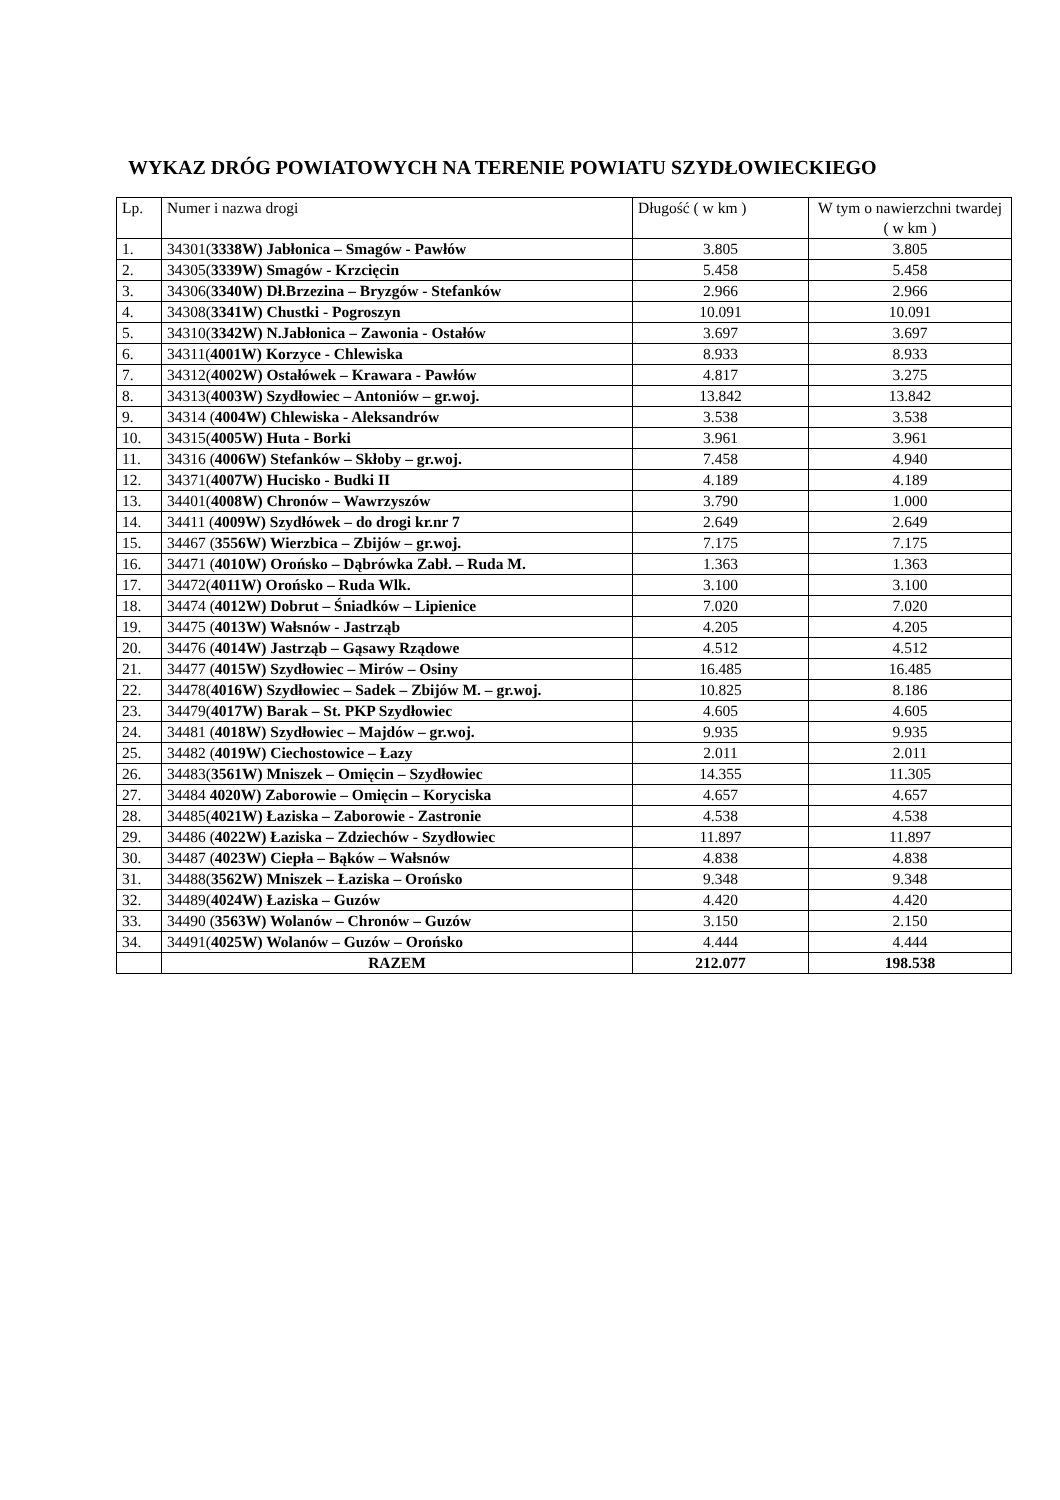WYKAZ DRÓG POWIATOWYCH NA TERENIE POWIATU SZYDŁOWIECKIEGO
| Lp. | Numer i nazwa drogi | Długość ( w km ) | W tym o nawierzchni twardej ( w km ) |
| --- | --- | --- | --- |
| 1. | 34301( 3338W) Jabłonica – Smagów - Pawłów | 3.805 | 3.805 |
| 2. | 34305( 3339W) Smagów - Krzcięcin | 5.458 | 5.458 |
| 3. | 34306( 3340W) Dł.Brzezina – Bryzgów - Stefanków | 2.966 | 2.966 |
| 4. | 34308( 3341W) Chustki - Pogroszyn | 10.091 | 10.091 |
| 5. | 34310( 3342W) N.Jabłonica – Zawonia - Ostałów | 3.697 | 3.697 |
| 6. | 34311( 4001W) Korzyce - Chlewiska | 8.933 | 8.933 |
| 7. | 34312( 4002W) Ostałówek – Krawara - Pawłów | 4.817 | 3.275 |
| 8. | 34313( 4003W) Szydłowiec – Antoniów – gr.woj. | 13.842 | 13.842 |
| 9. | 34314 ( 4004W) Chlewiska - Aleksandrów | 3.538 | 3.538 |
| 10. | 34315( 4005W) Huta - Borki | 3.961 | 3.961 |
| 11. | 34316 ( 4006W) Stefanków – Skłoby – gr.woj. | 7.458 | 4.940 |
| 12. | 34371( 4007W) Hucisko - Budki II | 4.189 | 4.189 |
| 13. | 34401( 4008W) Chronów – Wawrzyszów | 3.790 | 1.000 |
| 14. | 34411 ( 4009W) Szydłówek – do drogi kr.nr 7 | 2.649 | 2.649 |
| 15. | 34467 ( 3556W) Wierzbica – Zbijów – gr.woj. | 7.175 | 7.175 |
| 16. | 34471 ( 4010W) Orońsko – Dąbrówka Zabł. – Ruda M. | 1.363 | 1.363 |
| 17. | 34472( 4011W) Orońsko – Ruda Wlk. | 3.100 | 3.100 |
| 18. | 34474 ( 4012W) Dobrut – Śniadków – Lipienice | 7.020 | 7.020 |
| 19. | 34475 ( 4013W) Wałsnów - Jastrząb | 4.205 | 4.205 |
| 20. | 34476 ( 4014W) Jastrząb – Gąsawy Rządowe | 4.512 | 4.512 |
| 21. | 34477 ( 4015W) Szydłowiec – Mirów – Osiny | 16.485 | 16.485 |
| 22. | 34478( 4016W) Szydłowiec – Sadek – Zbijów M. – gr.woj. | 10.825 | 8.186 |
| 23. | 34479( 4017W) Barak – St. PKP Szydłowiec | 4.605 | 4.605 |
| 24. | 34481 ( 4018W) Szydłowiec – Majdów – gr.woj. | 9.935 | 9.935 |
| 25. | 34482 ( 4019W) Ciechostowice – Łazy | 2.011 | 2.011 |
| 26. | 34483( 3561W) Mniszek – Omięcin – Szydłowiec | 14.355 | 11.305 |
| 27. | 34484 4020W) Zaborowie – Omięcin – Koryciska | 4.657 | 4.657 |
| 28. | 34485( 4021W) Łaziska – Zaborowie - Zastronie | 4.538 | 4.538 |
| 29. | 34486 ( 4022W) Łaziska – Zdziechów - Szydłowiec | 11.897 | 11.897 |
| 30. | 34487 ( 4023W) Ciepła – Bąków – Wałsnów | 4.838 | 4.838 |
| 31. | 34488( 3562W) Mniszek – Łaziska – Orońsko | 9.348 | 9.348 |
| 32. | 34489( 4024W) Łaziska – Guzów | 4.420 | 4.420 |
| 33. | 34490 ( 3563W) Wolanów – Chronów – Guzów | 3.150 | 2.150 |
| 34. | 34491( 4025W) Wolanów – Guzów – Orońsko | 4.444 | 4.444 |
| | RAZEM | 212.077 | 198.538 |